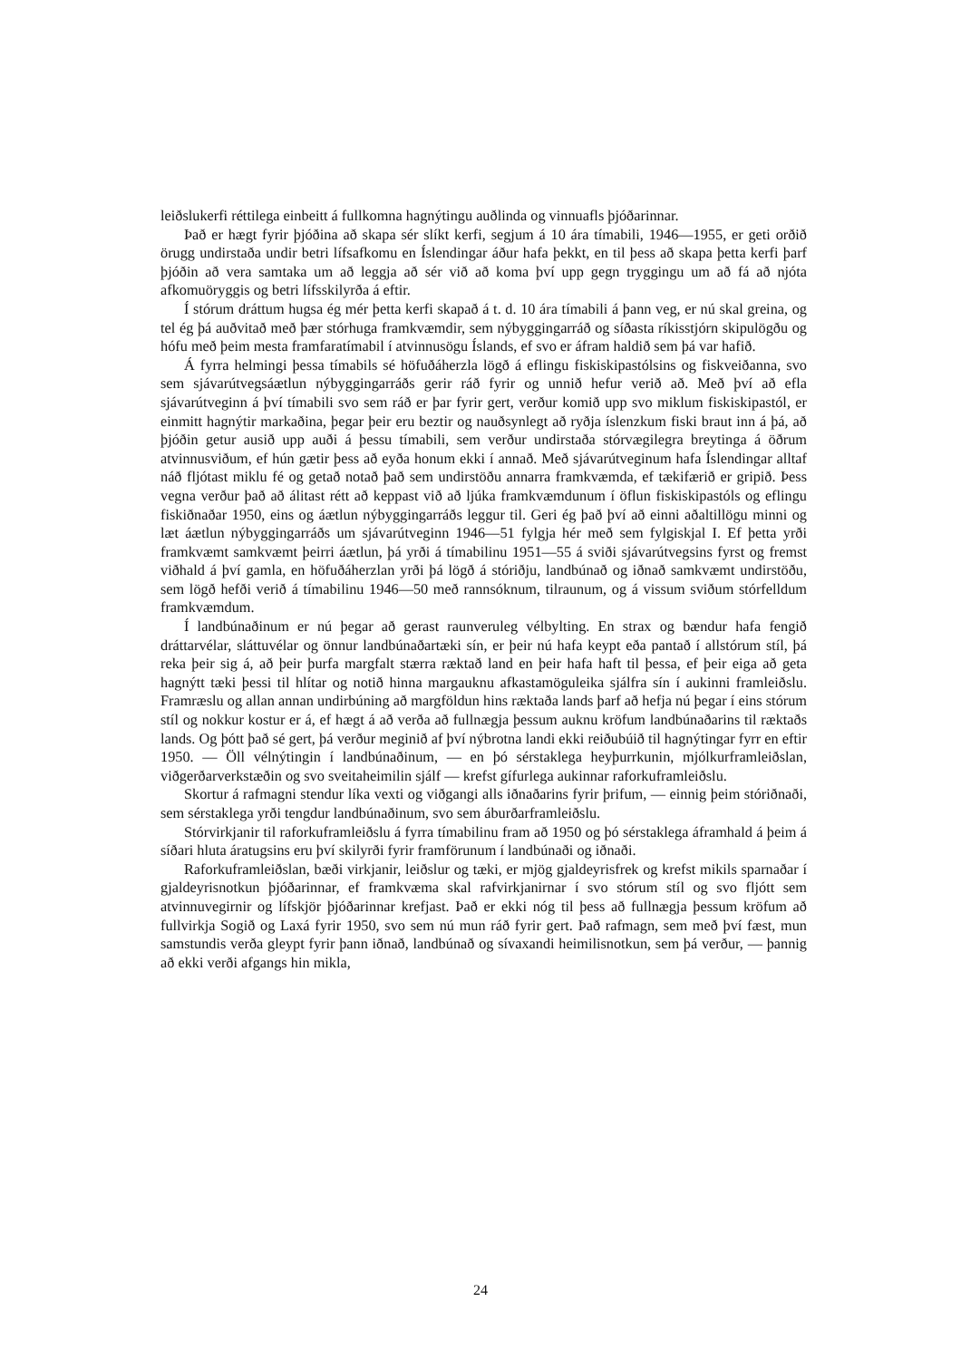leiðslukerfi réttilega einbeitt á fullkomna hagnýtingu auðlinda og vinnuafls þjóðarinnar.
Það er hægt fyrir þjóðina að skapa sér slíkt kerfi, segjum á 10 ára tímabili, 1946—1955, er geti orðið örugg undirstaða undir betri lífsafkomu en Íslendingar áður hafa þekkt, en til þess að skapa þetta kerfi þarf þjóðin að vera samtaka um að leggja að sér við að koma því upp gegn tryggingu um að fá að njóta afkomuöryggis og betri lífsskilyrða á eftir.
Í stórum dráttum hugsa ég mér þetta kerfi skapað á t. d. 10 ára tímabili á þann veg, er nú skal greina, og tel ég þá auðvitað með þær stórhuga framkvæmdir, sem nýbyggingarráð og síðasta ríkisstjórn skipulögðu og hófu með þeim mesta framfaratímabil í atvinnusögu Íslands, ef svo er áfram haldið sem þá var hafið.
Á fyrra helmingi þessa tímabils sé höfuðáherzla lögð á eflingu fiskiskipastólsins og fiskveiðanna, svo sem sjávarútvegsáætlun nýbyggingarráðs gerir ráð fyrir og unnið hefur verið að. Með því að efla sjávarútveginn á því tímabili svo sem ráð er þar fyrir gert, verður komið upp svo miklum fiskiskipastól, er einmitt hagnýtir markaðina, þegar þeir eru beztir og nauðsynlegt að ryðja íslenzkum fiski braut inn á þá, að þjóðin getur ausið upp auði á þessu tímabili, sem verður undirstaða stórvægilegra breytinga á öðrum atvinnusviðum, ef hún gætir þess að eyða honum ekki í annað. Með sjávarútveginum hafa Íslendingar alltaf náð fljótast miklu fé og getað notað það sem undirstöðu annarra framkvæmda, ef tækifærið er gripið. Þess vegna verður það að álitast rétt að keppast við að ljúka framkvæmdunum í öflun fiskiskipastóls og eflingu fiskiðnaðar 1950, eins og áætlun nýbyggingarráðs leggur til. Geri ég það því að einni aðaltillögu minni og læt áætlun nýbyggingarráðs um sjávarútveginn 1946—51 fylgja hér með sem fylgiskjal I. Ef þetta yrði framkvæmt samkvæmt þeirri áætlun, þá yrði á tímabilinu 1951—55 á sviði sjávarútvegsins fyrst og fremst viðhald á því gamla, en höfuðáherzlan yrði þá lögð á stóriðju, landbúnað og iðnað samkvæmt undirstöðu, sem lögð hefði verið á tímabilinu 1946—50 með rannsóknum, tilraunum, og á vissum sviðum stórfelldum framkvæmdum.
Í landbúnaðinum er nú þegar að gerast raunveruleg vélbylting. En strax og bændur hafa fengið dráttarvélar, sláttuvélar og önnur landbúnaðartæki sín, er þeir nú hafa keypt eða pantað í allstórum stíl, þá reka þeir sig á, að þeir þurfa margfalt stærra ræktað land en þeir hafa haft til þessa, ef þeir eiga að geta hagnýtt tæki þessi til hlítar og notið hinna margauknu afkastamöguleika sjálfra sín í aukinni framleiðslu. Framræslu og allan annan undirbúning að margföldun hins ræktaða lands þarf að hefja nú þegar í eins stórum stíl og nokkur kostur er á, ef hægt á að verða að fullnægja þessum auknu kröfum landbúnaðarins til ræktaðs lands. Og þótt það sé gert, þá verður meginið af því nýbrotna landi ekki reiðubúið til hagnýtingar fyrr en eftir 1950. — Öll vélnýtingin í landbúnaðinum, — en þó sérstaklega heyþurrkunin, mjólkurframleiðslan, viðgerðarverkstæðin og svo sveitaheimilin sjálf — krefst gífurlega aukinnar raforkuframleiðslu.
Skortur á rafmagni stendur líka vexti og viðgangi alls iðnaðarins fyrir þrifum, — einnig þeim stóriðnaði, sem sérstaklega yrði tengdur landbúnaðinum, svo sem áburðarframleiðslu.
Stórvirkjanir til raforkuframleiðslu á fyrra tímabilinu fram að 1950 og þó sérstaklega áframhald á þeim á síðari hluta áratugsins eru því skilyrði fyrir framförunum í landbúnaði og iðnaði.
Raforkuframleiðslan, bæði virkjanir, leiðslur og tæki, er mjög gjaldeyrisfrek og krefst mikils sparnaðar í gjaldeyrisnotkun þjóðarinnar, ef framkvæma skal rafvirkjanirnar í svo stórum stíl og svo fljótt sem atvinnuvegirnir og lífskjör þjóðarinnar krefjast. Það er ekki nóg til þess að fullnægja þessum kröfum að fullvirkja Sogið og Laxá fyrir 1950, svo sem nú mun ráð fyrir gert. Það rafmagn, sem með því fæst, mun samstundis verða gleypt fyrir þann iðnað, landbúnað og sívaxandi heimilisnotkun, sem þá verður, — þannig að ekki verði afgangs hin mikla,
24